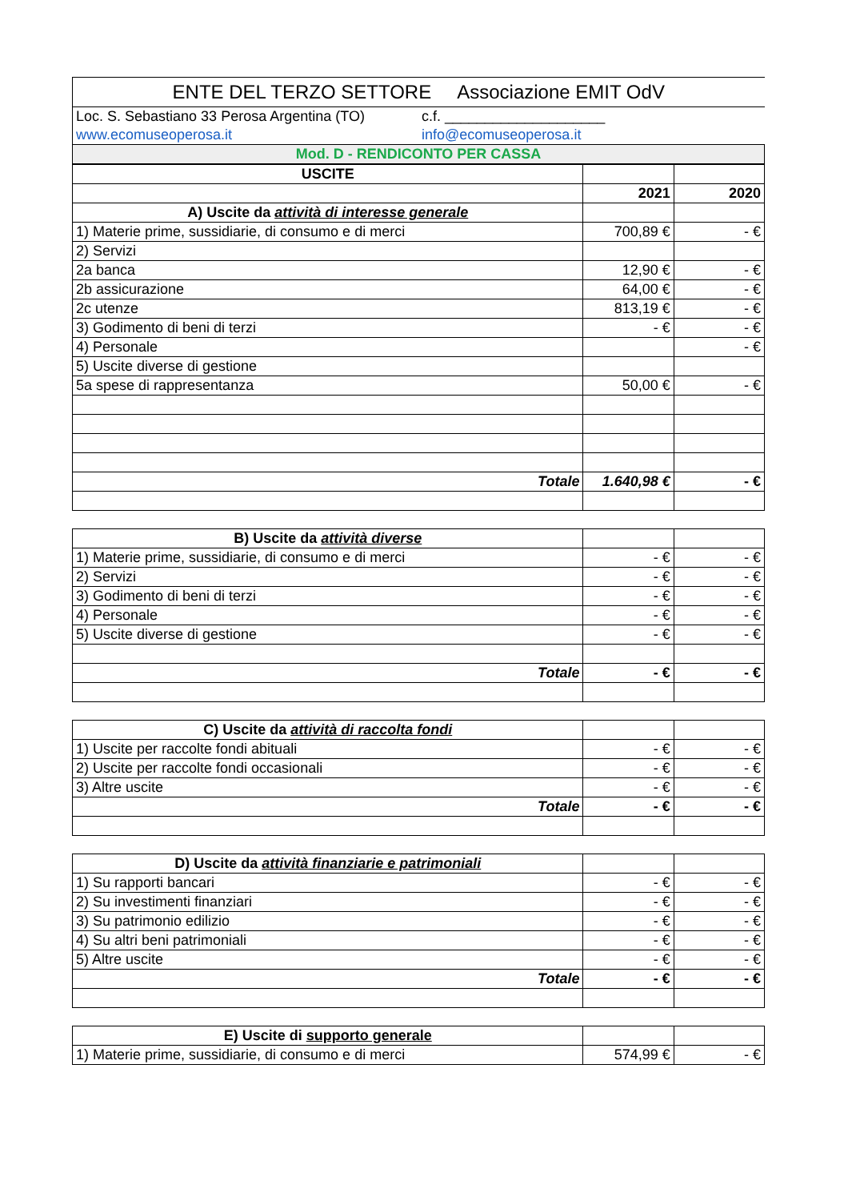| ENTE DEL TERZO SETTORE Associazione EMIT OdV | |
| Loc. S. Sebastiano 33 Perosa Argentina (TO) | c.f. ____________________ |
| www.ecomuseoperosa.it | info@ecomuseoperosa.it |
| Mod. D - RENDICONTO PER CASSA | |
| USCITE | | |
| --- | --- | --- |
| | 2021 | 2020 |
| A) Uscite da attività di interesse generale | | |
| 1) Materie prime, sussidiarie, di consumo e di merci | 700,89 € | - € |
| 2) Servizi | | |
| 2a banca | 12,90 € | - € |
| 2b assicurazione | 64,00 € | - € |
| 2c utenze | 813,19 € | - € |
| 3) Godimento di beni di terzi | - € | - € |
| 4) Personale | | - € |
| 5) Uscite diverse di gestione | | |
| 5a spese di rappresentanza | 50,00 € | - € |
| Totale | 1.640,98 € | - € |
| B) Uscite da attività diverse | | |
| 1) Materie prime, sussidiarie, di consumo e di merci | - € | - € |
| 2) Servizi | - € | - € |
| 3) Godimento di beni di terzi | - € | - € |
| 4) Personale | - € | - € |
| 5) Uscite diverse di gestione | - € | - € |
| Totale | - € | - € |
| C) Uscite da attività di raccolta fondi | | |
| 1) Uscite per raccolte fondi abituali | - € | - € |
| 2) Uscite per raccolte fondi occasionali | - € | - € |
| 3) Altre uscite | - € | - € |
| Totale | - € | - € |
| D) Uscite da attività finanziarie e patrimoniali | | |
| 1) Su rapporti bancari | - € | - € |
| 2) Su investimenti finanziari | - € | - € |
| 3) Su patrimonio edilizio | - € | - € |
| 4) Su altri beni patrimoniali | - € | - € |
| 5) Altre uscite | - € | - € |
| Totale | - € | - € |
| E) Uscite di supporto generale | | |
| 1) Materie prime, sussidiarie, di consumo e di merci | 574,99 € | - € |